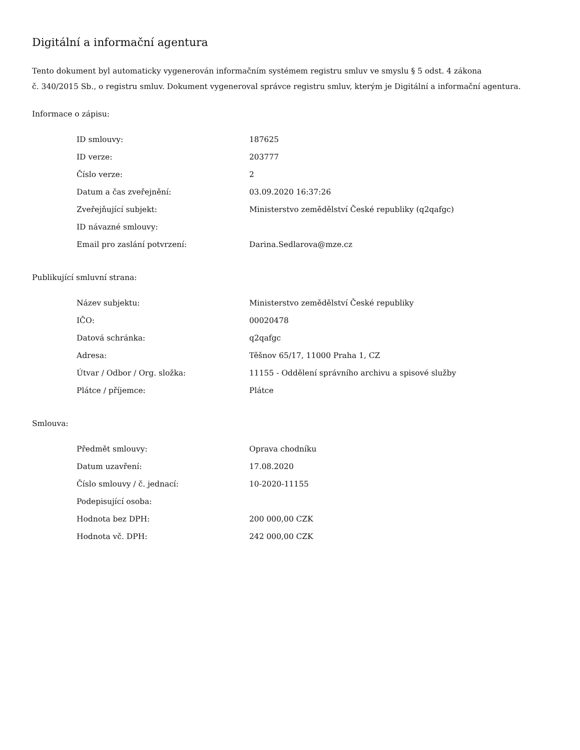Digitální a informační agentura
Tento dokument byl automaticky vygenerován informačním systémem registru smluv ve smyslu § 5 odst. 4 zákona
č. 340/2015 Sb., o registru smluv. Dokument vygeneroval správce registru smluv, kterým je Digitální a informační agentura.
Informace o zápisu:
| ID smlouvy: | 187625 |
| ID verze: | 203777 |
| Číslo verze: | 2 |
| Datum a čas zveřejnění: | 03.09.2020 16:37:26 |
| Zveřejňující subjekt: | Ministerstvo zemědělství České republiky (q2qafgc) |
| ID návazné smlouvy: | |
| Email pro zaslání potvrzení: | Darina.Sedlarova@mze.cz |
Publikující smluvní strana:
| Název subjektu: | Ministerstvo zemědělství České republiky |
| IČO: | 00020478 |
| Datová schránka: | q2qafgc |
| Adresa: | Těšnov 65/17, 11000 Praha 1, CZ |
| Útvar / Odbor / Org. složka: | 11155 - Oddělení správního archivu a spisové služby |
| Plátce / příjemce: | Plátce |
Smlouva:
| Předmět smlouvy: | Oprava chodníku |
| Datum uzavření: | 17.08.2020 |
| Číslo smlouvy / č. jednací: | 10-2020-11155 |
| Podepisující osoba: | |
| Hodnota bez DPH: | 200 000,00 CZK |
| Hodnota vč. DPH: | 242 000,00 CZK |